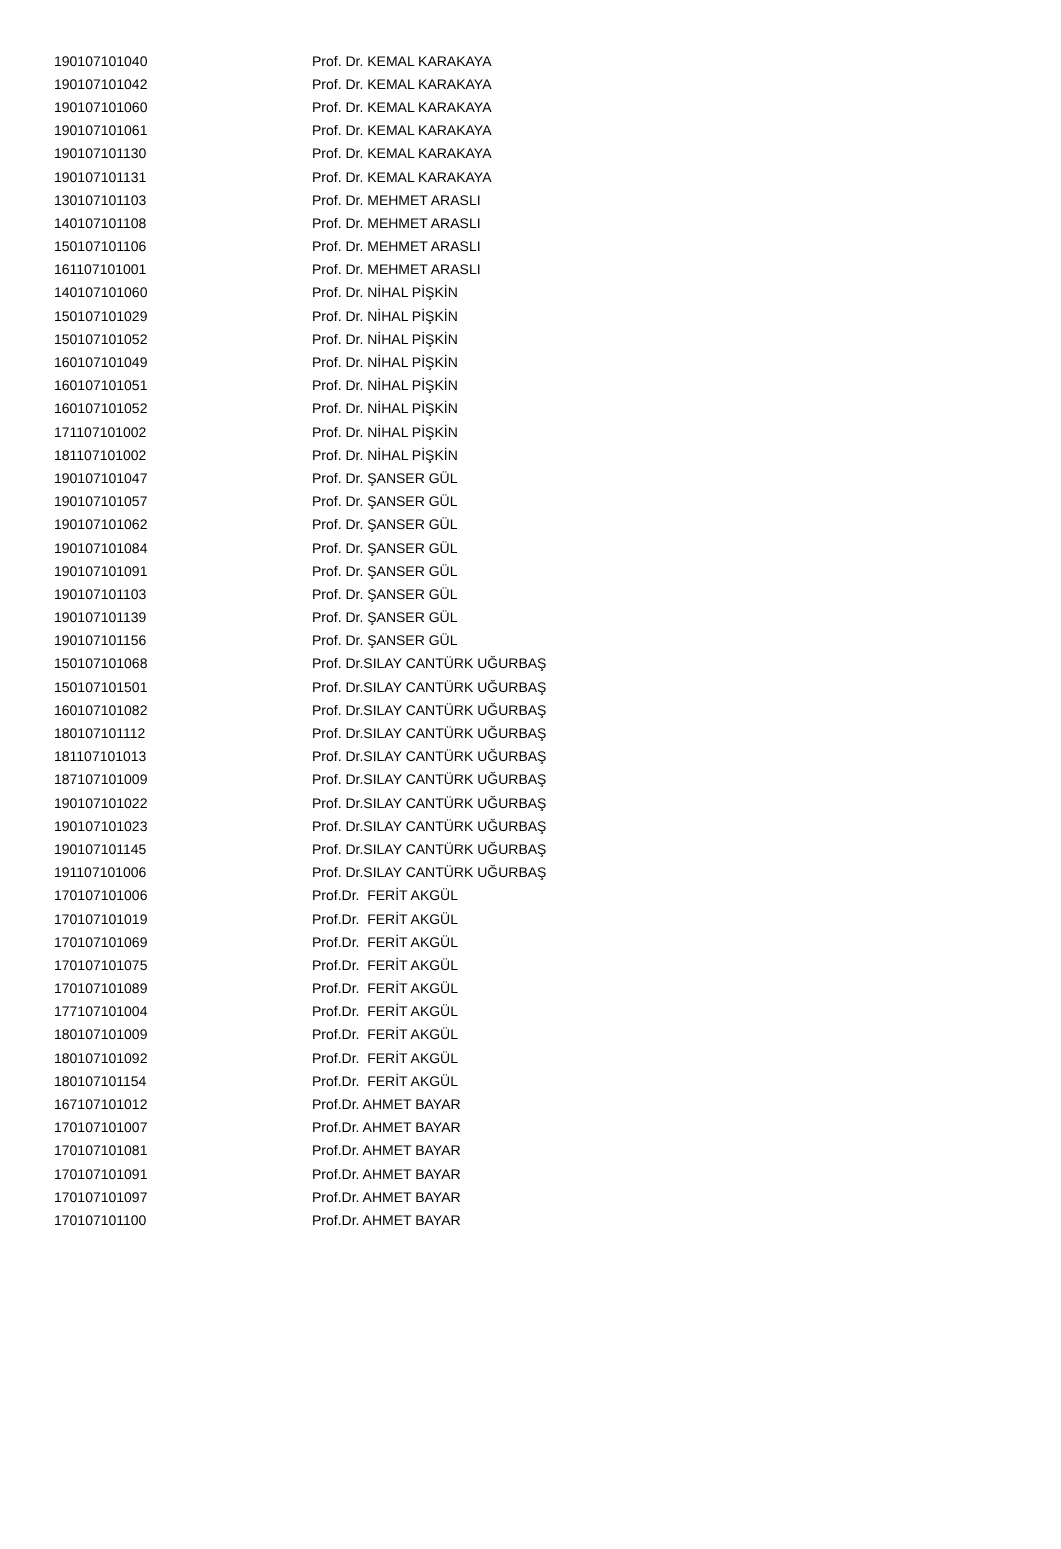| 190107101040 | Prof. Dr. KEMAL KARAKAYA |
| 190107101042 | Prof. Dr. KEMAL KARAKAYA |
| 190107101060 | Prof. Dr. KEMAL KARAKAYA |
| 190107101061 | Prof. Dr. KEMAL KARAKAYA |
| 190107101130 | Prof. Dr. KEMAL KARAKAYA |
| 190107101131 | Prof. Dr. KEMAL KARAKAYA |
| 130107101103 | Prof. Dr. MEHMET ARASLI |
| 140107101108 | Prof. Dr. MEHMET ARASLI |
| 150107101106 | Prof. Dr. MEHMET ARASLI |
| 161107101001 | Prof. Dr. MEHMET ARASLI |
| 140107101060 | Prof. Dr. NİHAL PİŞKİN |
| 150107101029 | Prof. Dr. NİHAL PİŞKİN |
| 150107101052 | Prof. Dr. NİHAL PİŞKİN |
| 160107101049 | Prof. Dr. NİHAL PİŞKİN |
| 160107101051 | Prof. Dr. NİHAL PİŞKİN |
| 160107101052 | Prof. Dr. NİHAL PİŞKİN |
| 171107101002 | Prof. Dr. NİHAL PİŞKİN |
| 181107101002 | Prof. Dr. NİHAL PİŞKİN |
| 190107101047 | Prof. Dr. ŞANSER GÜL |
| 190107101057 | Prof. Dr. ŞANSER GÜL |
| 190107101062 | Prof. Dr. ŞANSER GÜL |
| 190107101084 | Prof. Dr. ŞANSER GÜL |
| 190107101091 | Prof. Dr. ŞANSER GÜL |
| 190107101103 | Prof. Dr. ŞANSER GÜL |
| 190107101139 | Prof. Dr. ŞANSER GÜL |
| 190107101156 | Prof. Dr. ŞANSER GÜL |
| 150107101068 | Prof. Dr.SILAY CANTÜRK UĞURBAŞ |
| 150107101501 | Prof. Dr.SILAY CANTÜRK UĞURBAŞ |
| 160107101082 | Prof. Dr.SILAY CANTÜRK UĞURBAŞ |
| 180107101112 | Prof. Dr.SILAY CANTÜRK UĞURBAŞ |
| 181107101013 | Prof. Dr.SILAY CANTÜRK UĞURBAŞ |
| 187107101009 | Prof. Dr.SILAY CANTÜRK UĞURBAŞ |
| 190107101022 | Prof. Dr.SILAY CANTÜRK UĞURBAŞ |
| 190107101023 | Prof. Dr.SILAY CANTÜRK UĞURBAŞ |
| 190107101145 | Prof. Dr.SILAY CANTÜRK UĞURBAŞ |
| 191107101006 | Prof. Dr.SILAY CANTÜRK UĞURBAŞ |
| 170107101006 | Prof.Dr. FERİT AKGÜL |
| 170107101019 | Prof.Dr. FERİT AKGÜL |
| 170107101069 | Prof.Dr. FERİT AKGÜL |
| 170107101075 | Prof.Dr. FERİT AKGÜL |
| 170107101089 | Prof.Dr. FERİT AKGÜL |
| 177107101004 | Prof.Dr. FERİT AKGÜL |
| 180107101009 | Prof.Dr. FERİT AKGÜL |
| 180107101092 | Prof.Dr. FERİT AKGÜL |
| 180107101154 | Prof.Dr. FERİT AKGÜL |
| 167107101012 | Prof.Dr. AHMET BAYAR |
| 170107101007 | Prof.Dr. AHMET BAYAR |
| 170107101081 | Prof.Dr. AHMET BAYAR |
| 170107101091 | Prof.Dr. AHMET BAYAR |
| 170107101097 | Prof.Dr. AHMET BAYAR |
| 170107101100 | Prof.Dr. AHMET BAYAR |